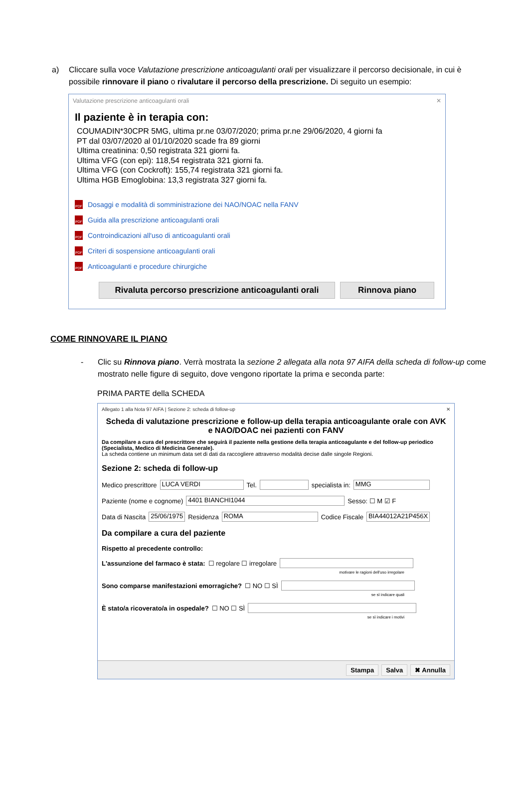a) Cliccare sulla voce Valutazione prescrizione anticoagulanti orali per visualizzare il percorso decisionale, in cui è possibile rinnovare il piano o rivalutare il percorso della prescrizione. Di seguito un esempio:
Valutazione prescrizione anticoagulanti orali ✕
Il paziente è in terapia con:
COUMADIN*30CPR 5MG, ultima pr.ne 03/07/2020; prima pr.ne 29/06/2020, 4 giorni fa
PT dal 03/07/2020 al 01/10/2020 scade fra 89 giorni
Ultima creatinina: 0,50 registrata 321 giorni fa.
Ultima VFG (con epi): 118,54 registrata 321 giorni fa.
Ultima VFG (con Cockroft): 155,74 registrata 321 giorni fa.
Ultima HGB Emoglobina: 13,3 registrata 327 giorni fa.
PDF Dosaggi e modalità di somministrazione dei NAO/NOAC nella FANV
PDF Guida alla prescrizione anticoagulanti orali
PDF Controindicazioni all'uso di anticoagulanti orali
PDF Criteri di sospensione anticoagulanti orali
PDF Anticoagulanti e procedure chirurgiche
Rivaluta percorso prescrizione anticoagulanti orali
Rinnova piano
COME RINNOVARE IL PIANO
- Clic su Rinnova piano. Verrà mostrata la sezione 2 allegata alla nota 97 AIFA della scheda di follow-up come mostrato nelle figure di seguito, dove vengono riportate la prima e seconda parte:
PRIMA PARTE della SCHEDA
Allegato 1 alla Nota 97 AIFA | Sezione 2: scheda di follow-up ✕
Scheda di valutazione prescrizione e follow-up della terapia anticoagulante orale con AVK e NAO/DOAC nei pazienti con FANV
Da compilare a cura del prescrittore che seguirà il paziente nella gestione della terapia anticoagulante e del follow-up periodico (Specialista, Medico di Medicina Generale).
La scheda contiene un minimum data set di dati da raccogliere attraverso modalità decise dalle singole Regioni.
Sezione 2: scheda di follow-up
Medico prescrittore LUCA VERDI Tel. specialista in: MMG
Paziente (nome e cognome) 4401 BIANCHI1044 Sesso: ☐ M ☑ F
Data di Nascita 25/06/1975 Residenza ROMA Codice Fiscale BIA44012A21P456X
Da compilare a cura del paziente
Rispetto al precedente controllo:
L'assunzione del farmaco è stata: ☐ regolare ☐ irregolare
motivare le ragioni dell'uso irregolare
Sono comparse manifestazioni emorragiche? ☐ NO ☐ SÌ
se sì indicare quali
È stato/a ricoverato/a in ospedale? ☐ NO ☐ SÌ
se sì indicare i motivi
Stampa Salva ✖ Annulla